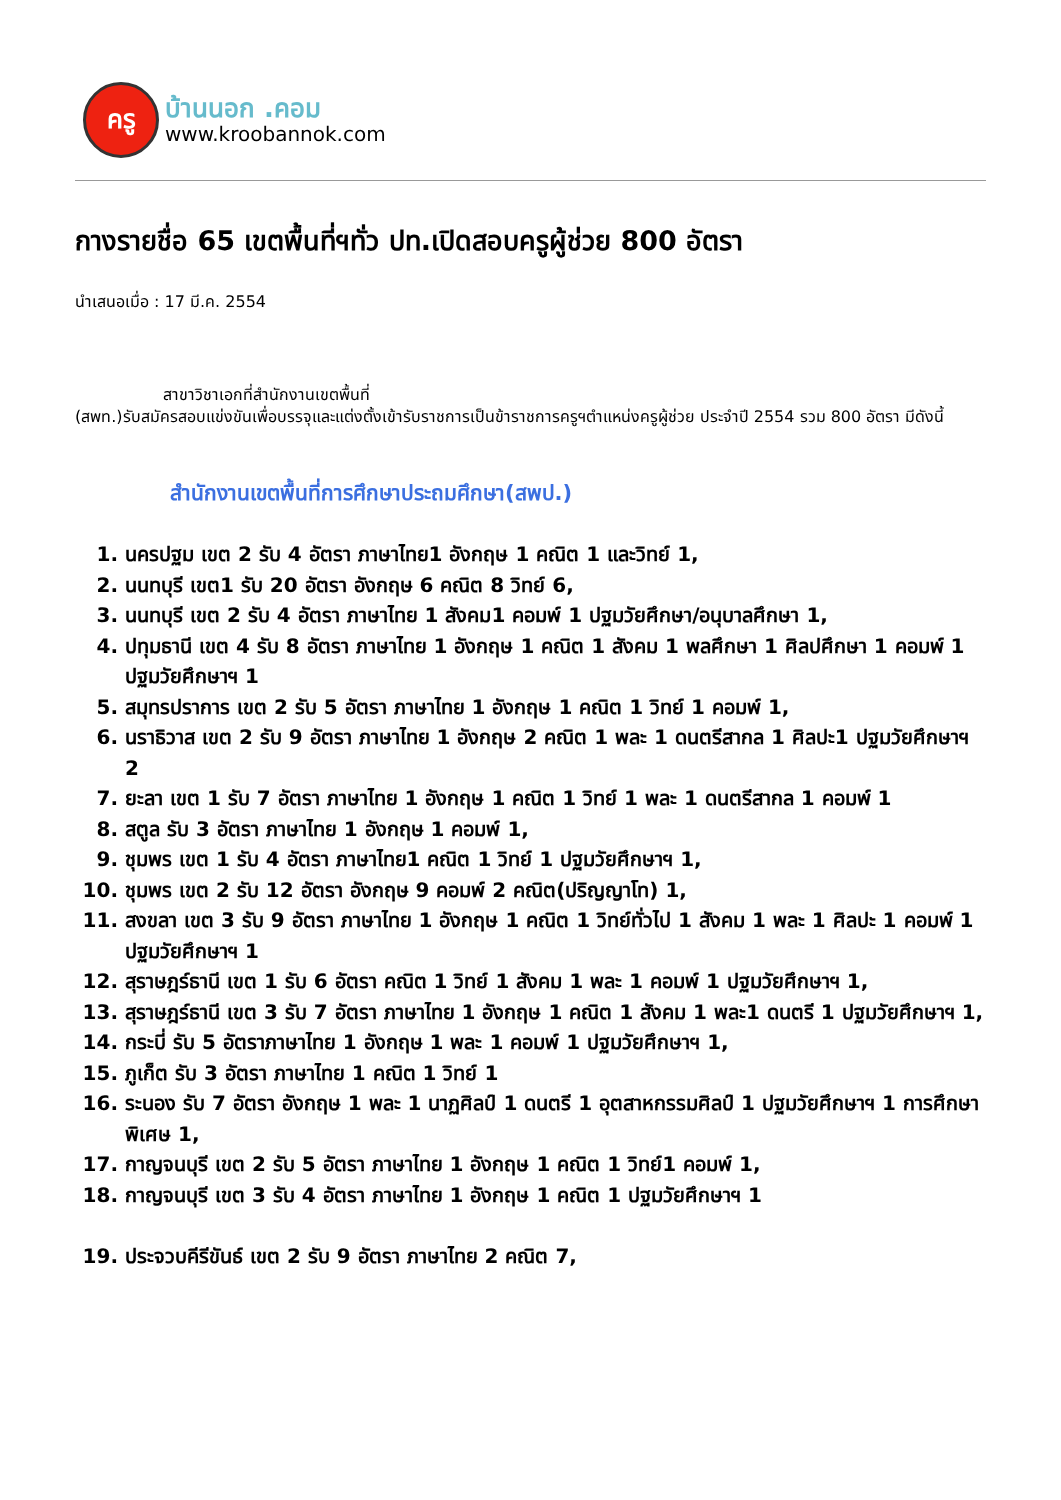ครู
บ้านนอก .คอม
www.kroobannok.com
กางรายชื่อ 65 เขตพื้นที่ฯทั่ว ปท.เปิดสอบครูผู้ช่วย 800 อัตรา
นำเสนอเมื่อ : 17 มี.ค. 2554
สาขาวิชาเอกที่สำนักงานเขตพื้นที่
(สพท.)รับสมัครสอบแข่งขันเพื่อบรรจุและแต่งตั้งเข้ารับราชการเป็นข้าราชการครูฯตำแหน่งครูผู้ช่วย ประจำปี 2554 รวม 800 อัตรา มีดังนี้
สำนักงานเขตพื้นที่การศึกษาประถมศึกษา(สพป.)
1. นครปฐม เขต 2 รับ 4 อัตรา ภาษาไทย1 อังกฤษ 1 คณิต 1 และวิทย์ 1,
2. นนทบุรี เขต1 รับ 20 อัตรา อังกฤษ 6 คณิต 8 วิทย์ 6,
3. นนทบุรี เขต 2 รับ 4 อัตรา ภาษาไทย 1 สังคม1 คอมพ์ 1 ปฐมวัยศึกษา/อนุบาลศึกษา 1,
4. ปทุมธานี เขต 4 รับ 8 อัตรา ภาษาไทย 1 อังกฤษ 1 คณิต 1 สังคม 1 พลศึกษา 1 ศิลปศึกษา 1 คอมพ์ 1 ปฐมวัยศึกษาฯ 1
5. สมุทรปราการ เขต 2 รับ 5 อัตรา ภาษาไทย 1 อังกฤษ 1 คณิต 1 วิทย์ 1 คอมพ์ 1,
6. นราธิวาส เขต 2 รับ 9 อัตรา ภาษาไทย 1 อังกฤษ 2 คณิต 1 พละ 1 ดนตรีสากล 1 ศิลปะ1 ปฐมวัยศึกษาฯ 2
7. ยะลา เขต 1 รับ 7 อัตรา ภาษาไทย 1 อังกฤษ 1 คณิต 1 วิทย์ 1 พละ 1 ดนตรีสากล 1 คอมพ์ 1
8. สตูล รับ 3 อัตรา ภาษาไทย 1 อังกฤษ 1 คอมพ์ 1,
9. ชุมพร เขต 1 รับ 4 อัตรา ภาษาไทย1 คณิต 1 วิทย์ 1 ปฐมวัยศึกษาฯ 1,
10. ชุมพร เขต 2 รับ 12 อัตรา อังกฤษ 9 คอมพ์ 2 คณิต(ปริญญาโท) 1,
11. สงขลา เขต 3 รับ 9 อัตรา ภาษาไทย 1 อังกฤษ 1 คณิต 1 วิทย์ทั่วไป 1 สังคม 1 พละ 1 ศิลปะ 1 คอมพ์ 1 ปฐมวัยศึกษาฯ 1
12. สุราษฎร์ธานี เขต 1 รับ 6 อัตรา คณิต 1 วิทย์ 1 สังคม 1 พละ 1 คอมพ์ 1 ปฐมวัยศึกษาฯ 1,
13. สุราษฎร์ธานี เขต 3 รับ 7 อัตรา ภาษาไทย 1 อังกฤษ 1 คณิต 1 สังคม 1 พละ1 ดนตรี 1 ปฐมวัยศึกษาฯ 1,
14. กระบี่ รับ 5 อัตราภาษาไทย 1 อังกฤษ 1 พละ 1 คอมพ์ 1 ปฐมวัยศึกษาฯ 1,
15. ภูเก็ต รับ 3 อัตรา ภาษาไทย 1 คณิต 1 วิทย์ 1
16. ระนอง รับ 7 อัตรา อังกฤษ 1 พละ 1 นาฏศิลป์ 1 ดนตรี 1 อุตสาหกรรมศิลป์ 1 ปฐมวัยศึกษาฯ 1 การศึกษาพิเศษ 1,
17. กาญจนบุรี เขต 2 รับ 5 อัตรา ภาษาไทย 1 อังกฤษ 1 คณิต 1 วิทย์1 คอมพ์ 1,
18. กาญจนบุรี เขต 3 รับ 4 อัตรา ภาษาไทย 1 อังกฤษ 1 คณิต 1 ปฐมวัยศึกษาฯ 1
19. ประจวบคีรีขันธ์ เขต 2 รับ 9 อัตรา ภาษาไทย 2 คณิต 7,